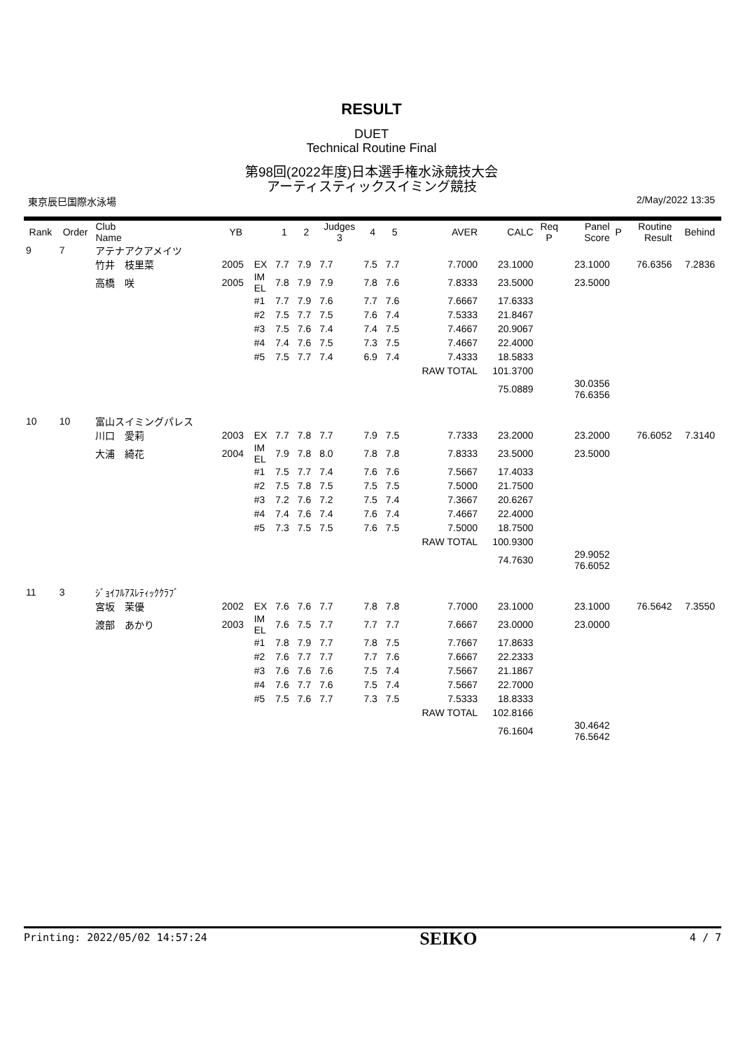RESULT
DUET
Technical Routine Final
第98回(2022年度)日本選手権水泳競技大会
アーティスティックスイミング競技
東京辰巳国際水泳場 2/May/2022 13:35
| Rank | Order | Club Name | YB | | 1 | 2 | Judges 3 | 4 | 5 | AVER | CALC | Req P | Panel Score | P | Routine Result | Behind |
| --- | --- | --- | --- | --- | --- | --- | --- | --- | --- | --- | --- | --- | --- | --- | --- | --- |
| 9 | 7 | アテナアクアメイツ | | | | | | | | | | | | | | |
| | | 竹井 枝里菜 | 2005 | EX | 7.7 | 7.9 | 7.7 | 7.5 | 7.7 | 7.7000 | 23.1000 | | 23.1000 | | 76.6356 | 7.2836 |
| | | 高橋 咲 | 2005 | IM EL | 7.8 | 7.9 | 7.9 | 7.8 | 7.6 | 7.8333 | 23.5000 | | 23.5000 | | | |
| | | | | #1 | 7.7 | 7.9 | 7.6 | 7.7 | 7.6 | 7.6667 | 17.6333 | | | | | |
| | | | | #2 | 7.5 | 7.7 | 7.5 | 7.6 | 7.4 | 7.5333 | 21.8467 | | | | | |
| | | | | #3 | 7.5 | 7.6 | 7.4 | 7.4 | 7.5 | 7.4667 | 20.9067 | | | | | |
| | | | | #4 | 7.4 | 7.6 | 7.5 | 7.3 | 7.5 | 7.4667 | 22.4000 | | | | | |
| | | | | #5 | 7.5 | 7.7 | 7.4 | 6.9 | 7.4 | 7.4333 | 18.5833 | | | | | |
| | | | | | | | | | | RAW TOTAL | 101.3700 | | | | | |
| | | | | | | | | | | | 75.0889 | | 30.0356 76.6356 | | | |
| 10 | 10 | 富山スイミングパレス | | | | | | | | | | | | | | |
| | | 川口 愛莉 | 2003 | EX | 7.7 | 7.8 | 7.7 | 7.9 | 7.5 | 7.7333 | 23.2000 | | 23.2000 | | 76.6052 | 7.3140 |
| | | 大浦 綺花 | 2004 | IM EL | 7.9 | 7.8 | 8.0 | 7.8 | 7.8 | 7.8333 | 23.5000 | | 23.5000 | | | |
| | | | | #1 | 7.5 | 7.7 | 7.4 | 7.6 | 7.6 | 7.5667 | 17.4033 | | | | | |
| | | | | #2 | 7.5 | 7.8 | 7.5 | 7.5 | 7.5 | 7.5000 | 21.7500 | | | | | |
| | | | | #3 | 7.2 | 7.6 | 7.2 | 7.5 | 7.4 | 7.3667 | 20.6267 | | | | | |
| | | | | #4 | 7.4 | 7.6 | 7.4 | 7.6 | 7.4 | 7.4667 | 22.4000 | | | | | |
| | | | | #5 | 7.3 | 7.5 | 7.5 | 7.6 | 7.5 | 7.5000 | 18.7500 | | | | | |
| | | | | | | | | | | RAW TOTAL | 100.9300 | | | | | |
| | | | | | | | | | | | 74.7630 | | 29.9052 76.6052 | | | |
| 11 | 3 | ｼﾞｮｲﾌﾙｱｽﾚﾃｨｯｸｸﾗﾌﾞ | | | | | | | | | | | | | | |
| | | 宮坂 茉優 | 2002 | EX | 7.6 | 7.6 | 7.7 | 7.8 | 7.8 | 7.7000 | 23.1000 | | 23.1000 | | 76.5642 | 7.3550 |
| | | 渡部 あかり | 2003 | IM EL | 7.6 | 7.5 | 7.7 | 7.7 | 7.7 | 7.6667 | 23.0000 | | 23.0000 | | | |
| | | | | #1 | 7.8 | 7.9 | 7.7 | 7.8 | 7.5 | 7.7667 | 17.8633 | | | | | |
| | | | | #2 | 7.6 | 7.7 | 7.7 | 7.7 | 7.6 | 7.6667 | 22.2333 | | | | | |
| | | | | #3 | 7.6 | 7.6 | 7.6 | 7.5 | 7.4 | 7.5667 | 21.1867 | | | | | |
| | | | | #4 | 7.6 | 7.7 | 7.6 | 7.5 | 7.4 | 7.5667 | 22.7000 | | | | | |
| | | | | #5 | 7.5 | 7.6 | 7.7 | 7.3 | 7.5 | 7.5333 | 18.8333 | | | | | |
| | | | | | | | | | | RAW TOTAL | 102.8166 | | | | | |
| | | | | | | | | | | | 76.1604 | | 30.4642 76.5642 | | | |
Printing: 2022/05/02 14:57:24 SEIKO 4 / 7